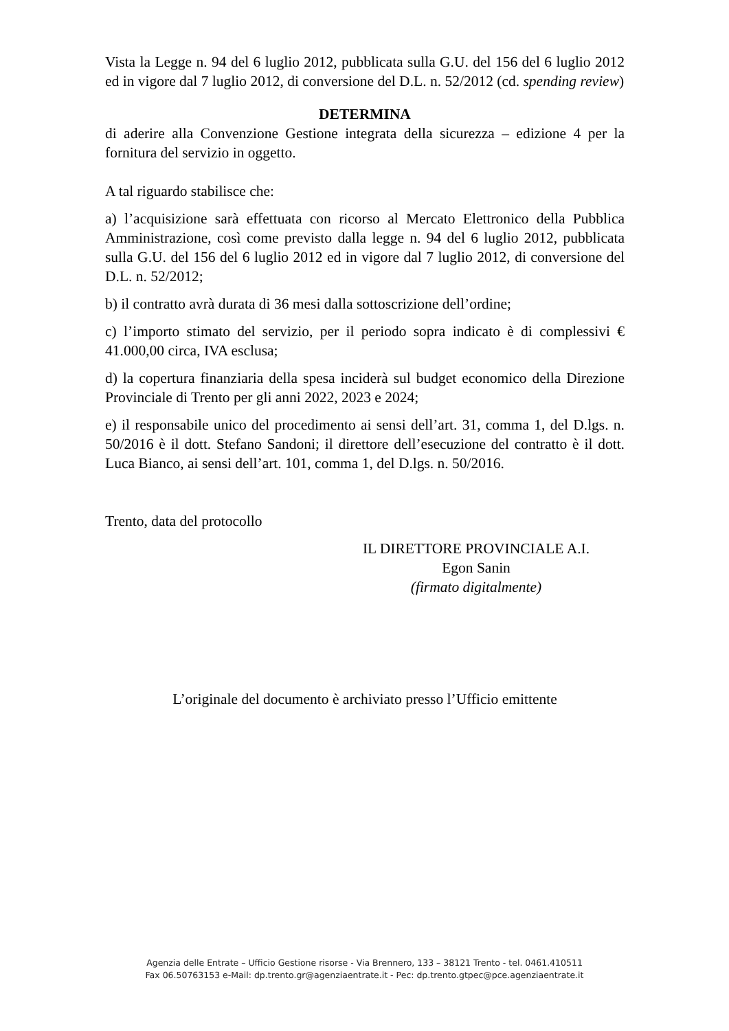Vista la Legge n. 94 del 6 luglio 2012, pubblicata sulla G.U. del 156 del 6 luglio 2012 ed in vigore dal 7 luglio 2012, di conversione del D.L. n. 52/2012 (cd. spending review)
DETERMINA
di aderire alla Convenzione Gestione integrata della sicurezza – edizione 4 per la fornitura del servizio in oggetto.
A tal riguardo stabilisce che:
a) l’acquisizione sarà effettuata con ricorso al Mercato Elettronico della Pubblica Amministrazione, così come previsto dalla legge n. 94 del 6 luglio 2012, pubblicata sulla G.U. del 156 del 6 luglio 2012 ed in vigore dal 7 luglio 2012, di conversione del D.L. n. 52/2012;
b) il contratto avrà durata di 36 mesi dalla sottoscrizione dell’ordine;
c) l’importo stimato del servizio, per il periodo sopra indicato è di complessivi € 41.000,00 circa, IVA esclusa;
d) la copertura finanziaria della spesa inciderà sul budget economico della Direzione Provinciale di Trento per gli anni 2022, 2023 e 2024;
e) il responsabile unico del procedimento ai sensi dell’art. 31, comma 1, del D.lgs. n. 50/2016 è il dott. Stefano Sandoni; il direttore dell’esecuzione del contratto è il dott. Luca Bianco, ai sensi dell’art. 101, comma 1, del D.lgs. n. 50/2016.
Trento, data del protocollo
IL DIRETTORE PROVINCIALE A.I.
Egon Sanin
(firmato digitalmente)
L’originale del documento è archiviato presso l’Ufficio emittente
Agenzia delle Entrate – Ufficio Gestione risorse - Via Brennero, 133 – 38121 Trento - tel. 0461.410511
Fax 06.50763153 e-Mail: dp.trento.gr@agenziaentrate.it - Pec: dp.trento.gtpec@pce.agenziaentrate.it